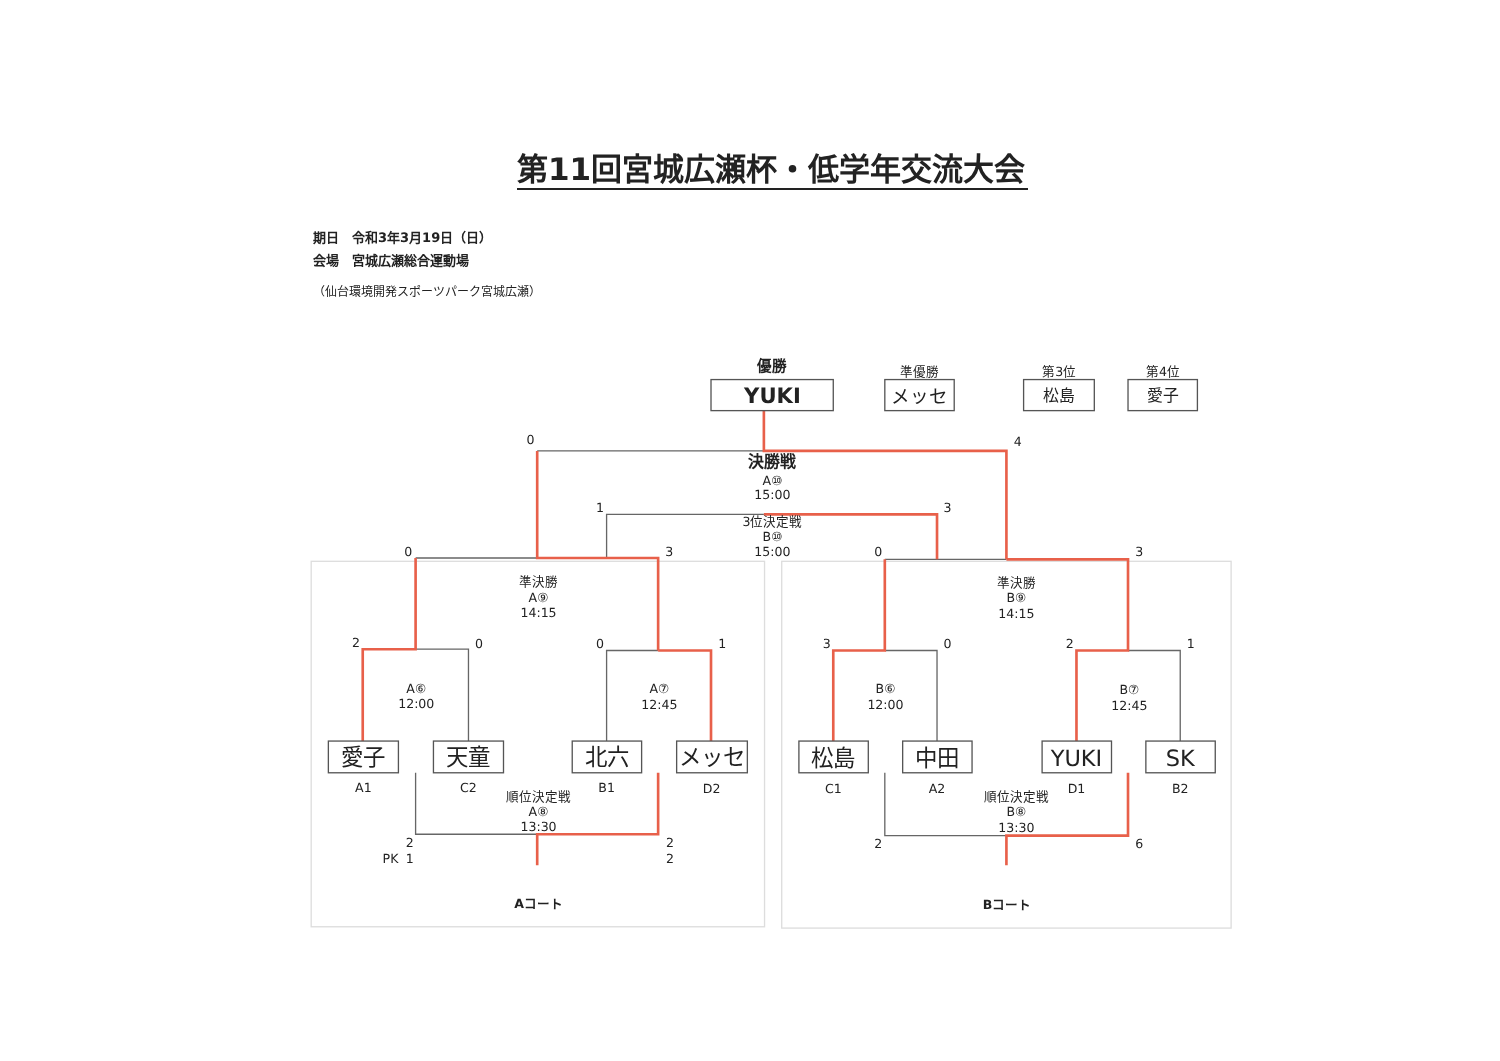第11回宮城広瀬杯・低学年交流大会
期日　令和3年3月19日（日）
会場　宮城広瀬総合運動場
（仙台環境開発スポーツパーク宮城広瀬）
優勝
YUKI
準優勝
メッセ
第3位
松島
第4位
愛子
0
4
決勝戦
A⑩
15:00
1
3
3位決定戦
B⑩
15:00
0
3
0
3
準決勝
A⑨
14:15
準決勝
B⑨
14:15
2
0
0
1
3
0
2
1
A⑥
12:00
A⑦
12:45
B⑥
12:00
B⑦
12:45
愛子
天童
北六
メッセ
松島
中田
YUKI
SK
A1
C2
B1
D2
C1
A2
D1
B2
順位決定戦
A⑧
13:30
順位決定戦
B⑧
13:30
2
PK
1
2
2
2
6
Aコート
Bコート